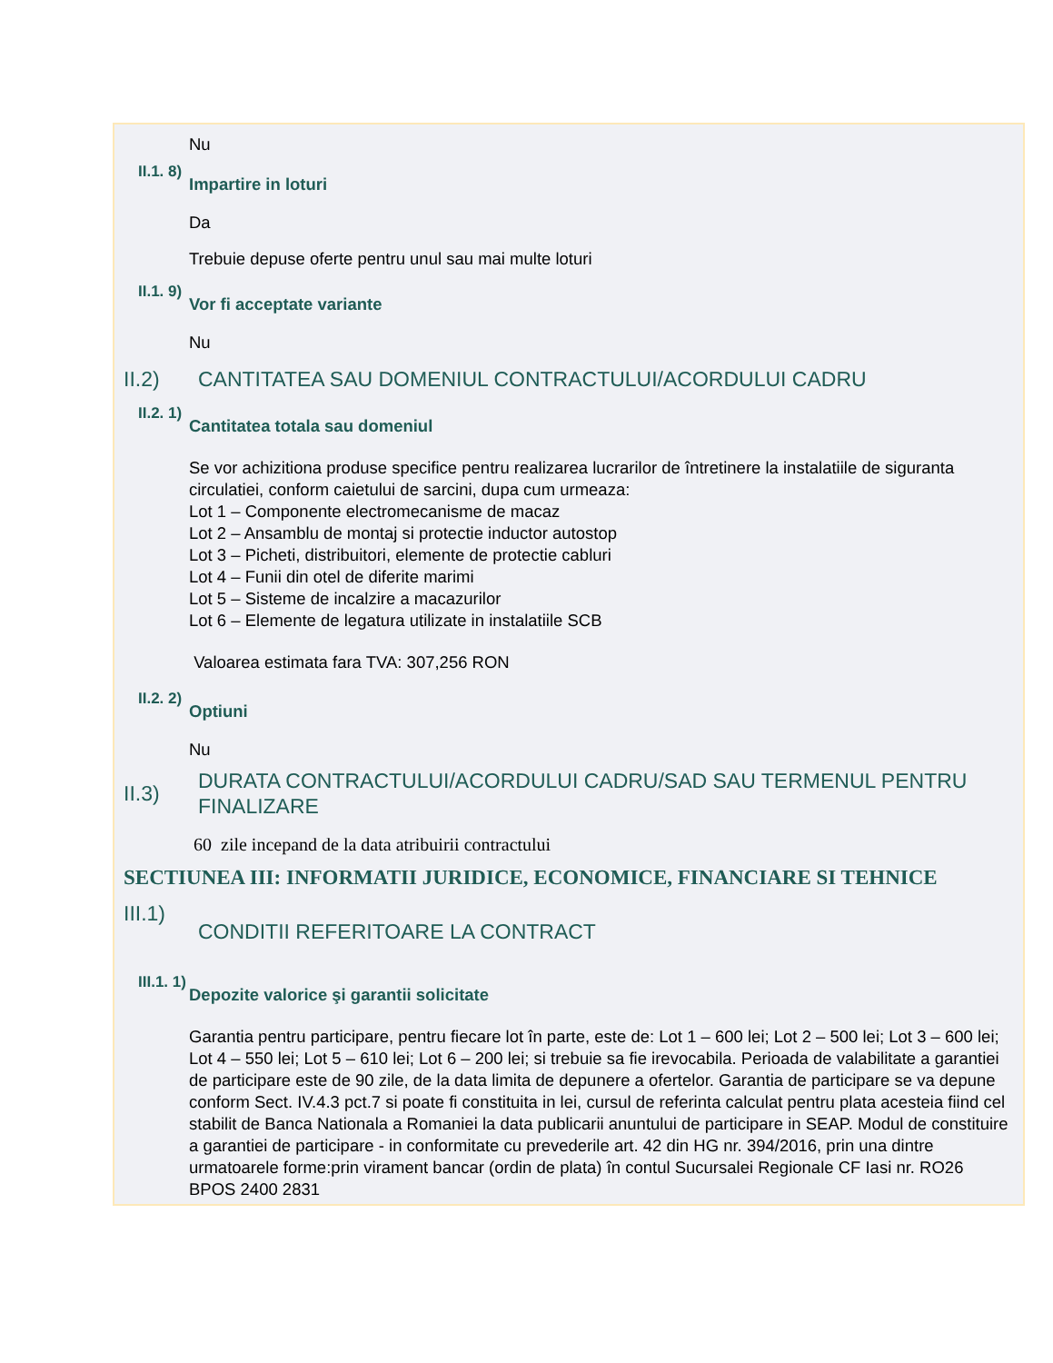Nu
II.1. 8)
Impartire in loturi
Da
Trebuie depuse oferte pentru unul sau mai multe loturi
II.1. 9)
Vor fi acceptate variante
Nu
II.2) CANTITATEA SAU DOMENIUL CONTRACTULUI/ACORDULUI CADRU
II.2. 1)
Cantitatea totala sau domeniul
Se vor achizitiona produse specifice pentru realizarea lucrarilor de întretinere la instalatiile de siguranta circulatiei, conform caietului de sarcini, dupa cum urmeaza:
Lot 1 – Componente electromecanisme de macaz
Lot 2 – Ansamblu de montaj si protectie inductor autostop
Lot 3 – Picheti, distribuitori, elemente de protectie cabluri
Lot 4 – Funii din otel de diferite marimi
Lot 5 – Sisteme de incalzire a macazurilor
Lot 6 – Elemente de legatura utilizate in instalatiile SCB
Valoarea estimata fara TVA: 307,256 RON
II.2. 2)
Optiuni
Nu
II.3)
DURATA CONTRACTULUI/ACORDULUI CADRU/SAD SAU TERMENUL PENTRU FINALIZARE
60 zile incepand de la data atribuirii contractului
SECTIUNEA III: INFORMATII JURIDICE, ECONOMICE, FINANCIARE SI TEHNICE
III.1)
CONDITII REFERITOARE LA CONTRACT
III.1. 1)
Depozite valorice şi garantii solicitate
Garantia pentru participare, pentru fiecare lot în parte, este de: Lot 1 – 600 lei; Lot 2 – 500 lei; Lot 3 – 600 lei; Lot 4 – 550 lei; Lot 5 – 610 lei; Lot 6 – 200 lei; si trebuie sa fie irevocabila. Perioada de valabilitate a garantiei de participare este de 90 zile, de la data limita de depunere a ofertelor. Garantia de participare se va depune conform Sect. IV.4.3 pct.7 si poate fi constituita in lei, cursul de referinta calculat pentru plata acesteia fiind cel stabilit de Banca Nationala a Romaniei la data publicarii anuntului de participare in SEAP. Modul de constituire a garantiei de participare - in conformitate cu prevederile art. 42 din HG nr. 394/2016, prin una dintre urmatoarele forme:prin virament bancar (ordin de plata) în contul Sucursalei Regionale CF Iasi nr. RO26 BPOS 2400 2831